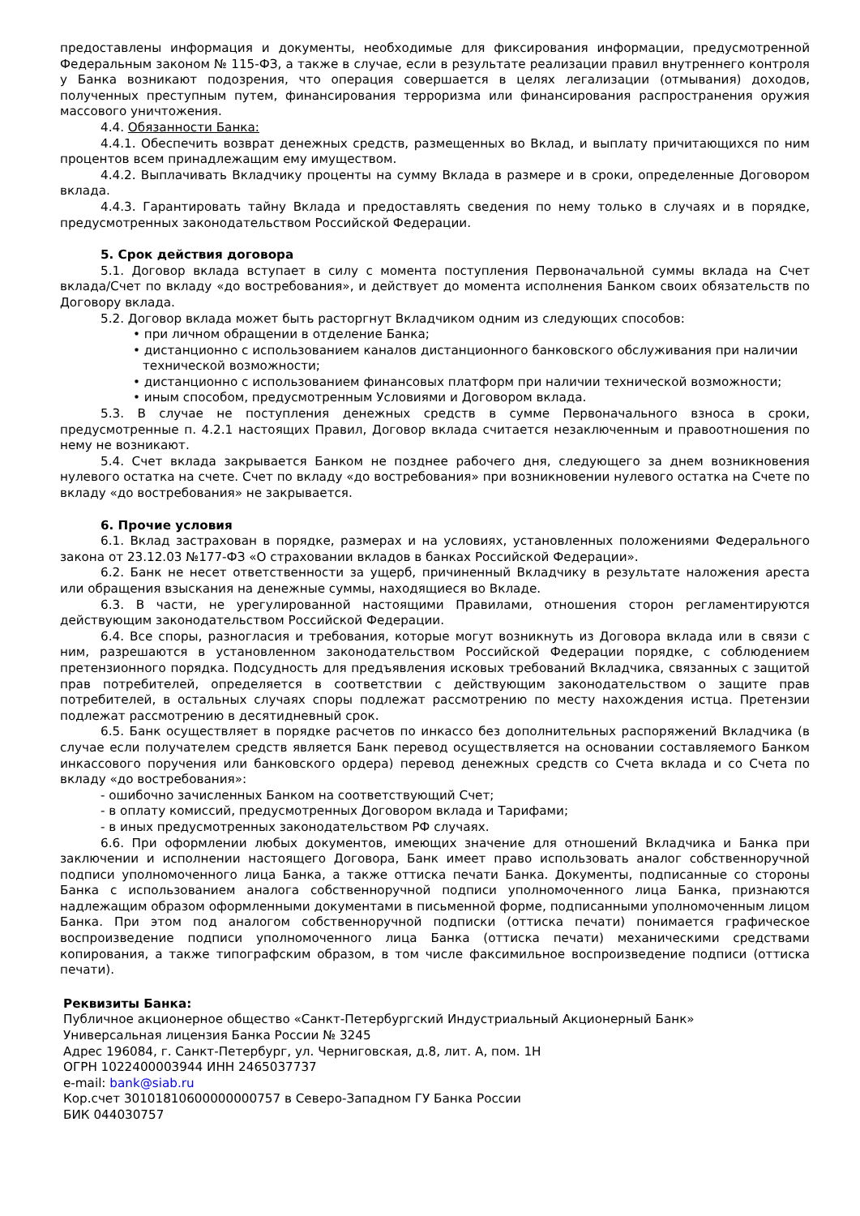предоставлены информация и документы, необходимые для фиксирования информации, предусмотренной Федеральным законом № 115-ФЗ, а также в случае, если в результате реализации правил внутреннего контроля у Банка возникают подозрения, что операция совершается в целях легализации (отмывания) доходов, полученных преступным путем, финансирования терроризма или финансирования распространения оружия массового уничтожения.
4.4. Обязанности Банка:
4.4.1. Обеспечить возврат денежных средств, размещенных во Вклад, и выплату причитающихся по ним процентов всем принадлежащим ему имуществом.
4.4.2. Выплачивать Вкладчику проценты на сумму Вклада в размере и в сроки, определенные Договором вклада.
4.4.3. Гарантировать тайну Вклада и предоставлять сведения по нему только в случаях и в порядке, предусмотренных законодательством Российской Федерации.
5. Срок действия договора
5.1. Договор вклада вступает в силу с момента поступления Первоначальной суммы вклада на Счет вклада/Счет по вкладу «до востребования», и действует до момента исполнения Банком своих обязательств по Договору вклада.
5.2. Договор вклада может быть расторгнут Вкладчиком одним из следующих способов:
• при личном обращении в отделение Банка;
• дистанционно с использованием каналов дистанционного банковского обслуживания при наличии технической возможности;
• дистанционно с использованием финансовых платформ при наличии технической возможности;
• иным способом, предусмотренным Условиями и Договором вклада.
5.3. В случае не поступления денежных средств в сумме Первоначального взноса в сроки, предусмотренные п. 4.2.1 настоящих Правил, Договор вклада считается незаключенным и правоотношения по нему не возникают.
5.4. Счет вклада закрывается Банком не позднее рабочего дня, следующего за днем возникновения нулевого остатка на счете. Счет по вкладу «до востребования» при возникновении нулевого остатка на Счете по вкладу «до востребования» не закрывается.
6. Прочие условия
6.1. Вклад застрахован в порядке, размерах и на условиях, установленных положениями Федерального закона от 23.12.03 №177-ФЗ «О страховании вкладов в банках Российской Федерации».
6.2. Банк не несет ответственности за ущерб, причиненный Вкладчику в результате наложения ареста или обращения взыскания на денежные суммы, находящиеся во Вкладе.
6.3. В части, не урегулированной настоящими Правилами, отношения сторон регламентируются действующим законодательством Российской Федерации.
6.4. Все споры, разногласия и требования, которые могут возникнуть из Договора вклада или в связи с ним, разрешаются в установленном законодательством Российской Федерации порядке, с соблюдением претензионного порядка. Подсудность для предъявления исковых требований Вкладчика, связанных с защитой прав потребителей, определяется в соответствии с действующим законодательством о защите прав потребителей, в остальных случаях споры подлежат рассмотрению по месту нахождения истца. Претензии подлежат рассмотрению в десятидневный срок.
6.5. Банк осуществляет в порядке расчетов по инкассо без дополнительных распоряжений Вкладчика (в случае если получателем средств является Банк перевод осуществляется на основании составляемого Банком инкассового поручения или банковского ордера) перевод денежных средств со Счета вклада и со Счета по вкладу «до востребования»:
- ошибочно зачисленных Банком на соответствующий Счет;
- в оплату комиссий, предусмотренных Договором вклада и Тарифами;
- в иных предусмотренных законодательством РФ случаях.
6.6. При оформлении любых документов, имеющих значение для отношений Вкладчика и Банка при заключении и исполнении настоящего Договора, Банк имеет право использовать аналог собственноручной подписи уполномоченного лица Банка, а также оттиска печати Банка. Документы, подписанные со стороны Банка с использованием аналога собственноручной подписи уполномоченного лица Банка, признаются надлежащим образом оформленными документами в письменной форме, подписанными уполномоченным лицом Банка. При этом под аналогом собственноручной подписки (оттиска печати) понимается графическое воспроизведение подписи уполномоченного лица Банка (оттиска печати) механическими средствами копирования, а также типографским образом, в том числе факсимильное воспроизведение подписи (оттиска печати).
Реквизиты Банка:
Публичное акционерное общество «Санкт-Петербургский Индустриальный Акционерный Банк»
Универсальная лицензия Банка России № 3245
Адрес 196084, г. Санкт-Петербург, ул. Черниговская, д.8, лит. А, пом. 1Н
ОГРН 1022400003944 ИНН 2465037737
e-mail: bank@siab.ru
Кор.счет 30101810600000000757 в Северо-Западном ГУ Банка России
БИК 044030757